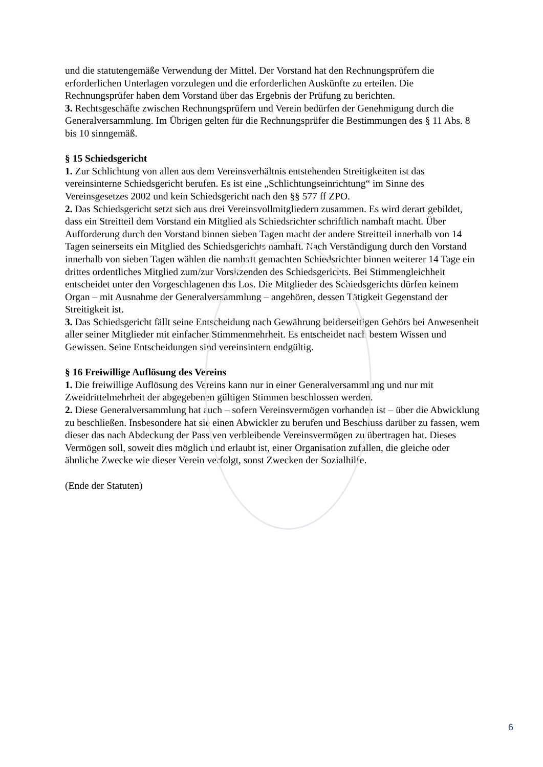und die statutengemäße Verwendung der Mittel. Der Vorstand hat den Rechnungsprüfern die erforderlichen Unterlagen vorzulegen und die erforderlichen Auskünfte zu erteilen. Die Rechnungsprüfer haben dem Vorstand über das Ergebnis der Prüfung zu berichten.
3. Rechtsgeschäfte zwischen Rechnungsprüfern und Verein bedürfen der Genehmigung durch die Generalversammlung. Im Übrigen gelten für die Rechnungsprüfer die Bestimmungen des § 11 Abs. 8 bis 10 sinngemäß.
§ 15 Schiedsgericht
1. Zur Schlichtung von allen aus dem Vereinsverhältnis entstehenden Streitigkeiten ist das vereinsinterne Schiedsgericht berufen. Es ist eine „Schlichtungseinrichtung“ im Sinne des Vereinsgesetzes 2002 und kein Schiedsgericht nach den §§ 577 ff ZPO.
2. Das Schiedsgericht setzt sich aus drei Vereinsvollmitgliedern zusammen. Es wird derart gebildet, dass ein Streitteil dem Vorstand ein Mitglied als Schiedsrichter schriftlich namhaft macht. Über Aufforderung durch den Vorstand binnen sieben Tagen macht der andere Streitteil innerhalb von 14 Tagen seinerseits ein Mitglied des Schiedsgerichts namhaft. Nach Verständigung durch den Vorstand innerhalb von sieben Tagen wählen die namhaft gemachten Schiedsrichter binnen weiterer 14 Tage ein drittes ordentliches Mitglied zum/zur Vorsitzenden des Schiedsgerichts. Bei Stimmengleichheit entscheidet unter den Vorgeschlagenen das Los. Die Mitglieder des Schiedsgerichts dürfen keinem Organ – mit Ausnahme der Generalversammlung – angehören, dessen Tätigkeit Gegenstand der Streitigkeit ist.
3. Das Schiedsgericht fällt seine Entscheidung nach Gewährung beiderseitigen Gehörs bei Anwesenheit aller seiner Mitglieder mit einfacher Stimmenmehrheit. Es entscheidet nach bestem Wissen und Gewissen. Seine Entscheidungen sind vereinsintern endgültig.
§ 16 Freiwillige Auflösung des Vereins
1. Die freiwillige Auflösung des Vereins kann nur in einer Generalversammlung und nur mit Zweidrittelmehrheit der abgegebenen gültigen Stimmen beschlossen werden.
2. Diese Generalversammlung hat auch – sofern Vereinsvermögen vorhanden ist – über die Abwicklung zu beschließen. Insbesondere hat sie einen Abwickler zu berufen und Beschluss darüber zu fassen, wem dieser das nach Abdeckung der Passiven verbleibende Vereinsvermögen zu übertragen hat. Dieses Vermögen soll, soweit dies möglich und erlaubt ist, einer Organisation zufallen, die gleiche oder ähnliche Zwecke wie dieser Verein verfolgt, sonst Zwecken der Sozialhilfe.
(Ende der Statuten)
6